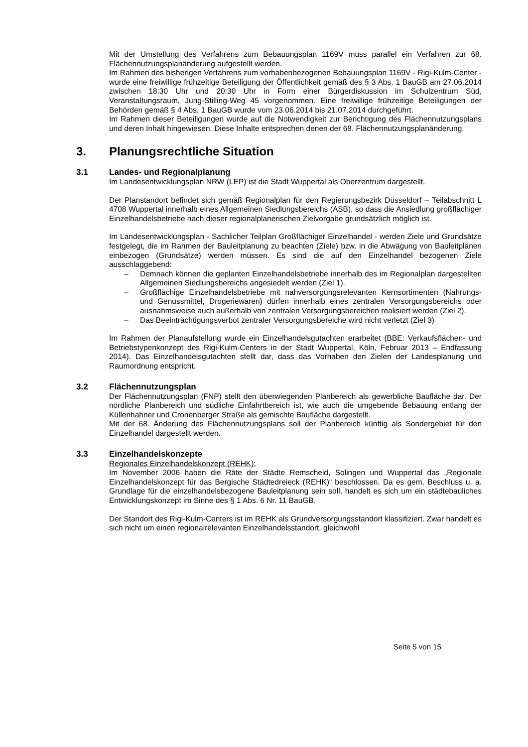Mit der Umstellung des Verfahrens zum Bebauungsplan 1169V muss parallel ein Verfahren zur 68. Flächennutzungsplanänderung aufgestellt werden.
Im Rahmen des bisherigen Verfahrens zum vorhabenbezogenen Bebauungsplan 1169V - Rigi-Kulm-Center - wurde eine freiwillige frühzeitige Beteiligung der Öffentlichkeit gemäß des § 3 Abs. 1 BauGB am 27.06.2014 zwischen 18:30 Uhr und 20:30 Uhr in Form einer Bürgerdiskussion im Schulzentrum Süd, Veranstaltungsraum, Jung-Stilling-Weg 45 vorgenommen. Eine freiwillige frühzeitige Beteiligungen der Behörden gemäß § 4 Abs. 1 BauGB wurde vom 23.06.2014 bis 21.07.2014 durchgeführt.
Im Rahmen dieser Beteiligungen wurde auf die Notwendigkeit zur Berichtigung des Flächennutzungsplans und deren Inhalt hingewiesen. Diese Inhalte entsprechen denen der 68. Flächennutzungsplanänderung.
3. Planungsrechtliche Situation
3.1 Landes- und Regionalplanung
Im Landesentwicklungsplan NRW (LEP) ist die Stadt Wuppertal als Oberzentrum dargestellt.
Der Planstandort befindet sich gemäß Regionalplan für den Regierungsbezirk Düsseldorf – Teilabschnitt L 4708 Wuppertal innerhalb eines Allgemeinen Siedlungsbereichs (ASB), so dass die Ansiedlung großflächiger Einzelhandelsbetriebe nach dieser regionalplanerischen Zielvorgabe grundsätzlich möglich ist.
Im Landesentwicklungsplan - Sachlicher Teilplan Großflächiger Einzelhandel - werden Ziele und Grundsätze festgelegt, die im Rahmen der Bauleitplanung zu beachten (Ziele) bzw. in die Abwägung von Bauleitplänen einbezogen (Grundsätze) werden müssen. Es sind die auf den Einzelhandel bezogenen Ziele ausschlaggebend:
– Demnach können die geplanten Einzelhandelsbetriebe innerhalb des im Regionalplan dargestellten Allgemeinen Siedlungsbereichs angesiedelt werden (Ziel 1).
– Großflächige Einzelhandelsbetriebe mit nahversorgungsrelevanten Kernsortimenten (Nahrungs- und Genussmittel, Drogeriewaren) dürfen innerhalb eines zentralen Versorgungsbereichs oder ausnahmsweise auch außerhalb von zentralen Versorgungsbereichen realisiert werden (Ziel 2).
– Das Beeinträchtigungsverbot zentraler Versorgungsbereiche wird nicht verletzt (Ziel 3)
Im Rahmen der Planaufstellung wurde ein Einzelhandelsgutachten erarbeitet (BBE: Verkaufsflächen- und Betriebstypenkonzept des Rigi-Kulm-Centers in der Stadt Wuppertal, Köln, Februar 2013 – Endfassung 2014). Das Einzelhandelsgutachten stellt dar, dass das Vorhaben den Zielen der Landesplanung und Raumordnung entspricht.
3.2 Flächennutzungsplan
Der Flächennutzungsplan (FNP) stellt den überwiegenden Planbereich als gewerbliche Baufläche dar. Der nördliche Planbereich und südliche Einfahrtbereich ist, wie auch die umgebende Bebauung entlang der Küllenhahner und Cronenberger Straße als gemischte Baufläche dargestellt.
Mit der 68. Änderung des Flächennutzungsplans soll der Planbereich künftig als Sondergebiet für den Einzelhandel dargestellt werden.
3.3 Einzelhandelskonzepte
Regionales Einzelhandelskonzept (REHK):
Im November 2006 haben die Räte der Städte Remscheid, Solingen und Wuppertal das „Regionale Einzelhandelskonzept für das Bergische Städtedreieck (REHK)“ beschlossen. Da es gem. Beschluss u. a. Grundlage für die einzelhandelsbezogene Bauleitplanung sein soll, handelt es sich um ein städtebauliches Entwicklungskonzept im Sinne des § 1 Abs. 6 Nr. 11 BauGB.
Der Standort des Rigi-Kulm-Centers ist im REHK als Grundversorgungsstandort klassifiziert. Zwar handelt es sich nicht um einen regionalrelevanten Einzelhandelsstandort, gleichwohl
Seite 5 von 15